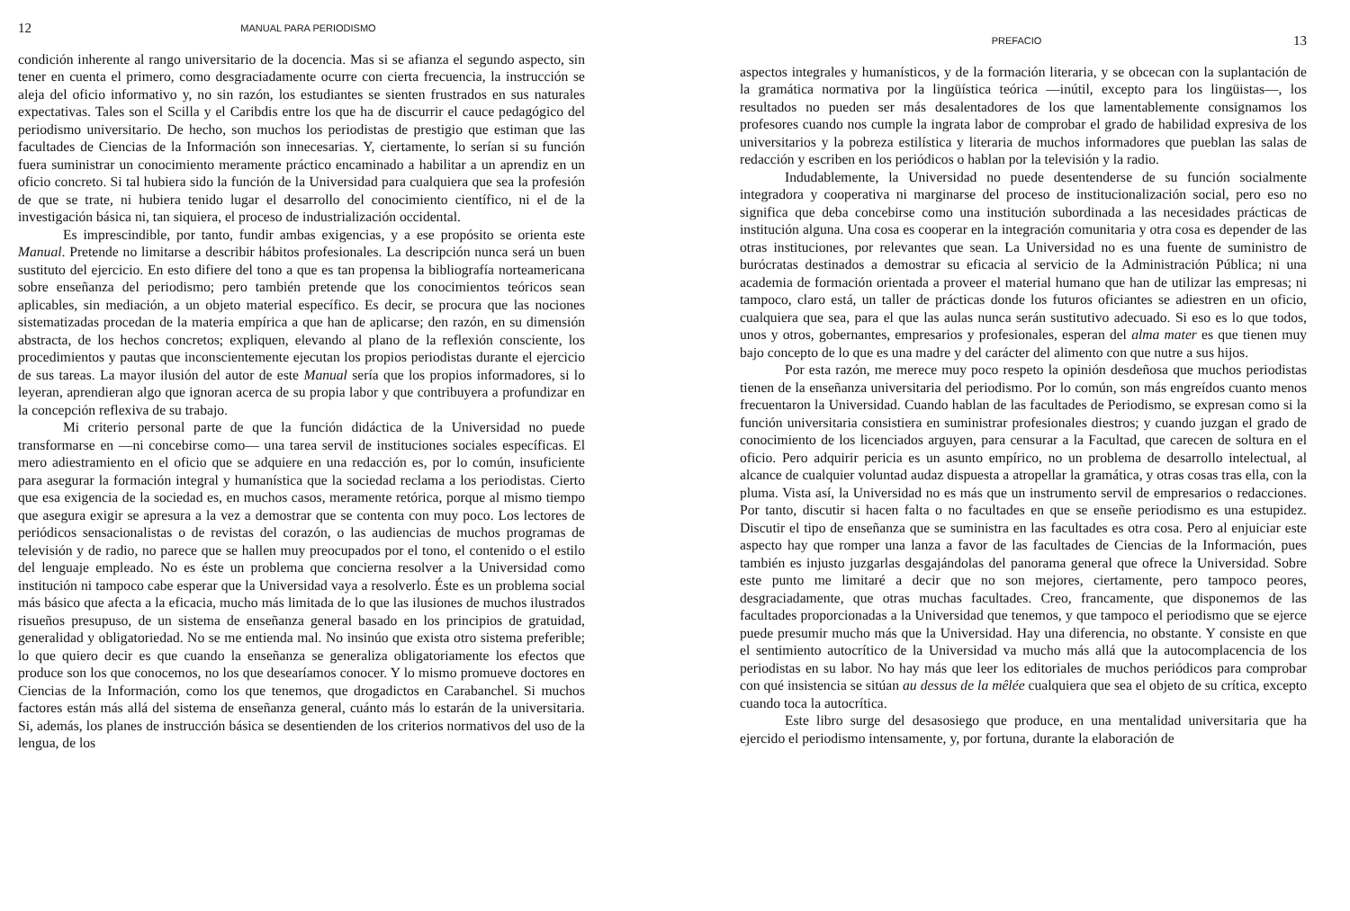12 MANUAL PARA PERIODISMO
condición inherente al rango universitario de la docencia. Mas si se afianza el segundo aspecto, sin tener en cuenta el primero, como desgraciadamente ocurre con cierta frecuencia, la instrucción se aleja del oficio informativo y, no sin razón, los estudiantes se sienten frustrados en sus naturales expectativas. Tales son el Scilla y el Caribdis entre los que ha de discurrir el cauce pedagógico del periodismo universitario. De hecho, son muchos los periodistas de prestigio que estiman que las facultades de Ciencias de la Información son innecesarias. Y, ciertamente, lo serían si su función fuera suministrar un conocimiento meramente práctico encaminado a habilitar a un aprendiz en un oficio concreto. Si tal hubiera sido la función de la Universidad para cualquiera que sea la profesión de que se trate, ni hubiera tenido lugar el desarrollo del conocimiento científico, ni el de la investigación básica ni, tan siquiera, el proceso de industrialización occidental.
Es imprescindible, por tanto, fundir ambas exigencias, y a ese propósito se orienta este Manual. Pretende no limitarse a describir hábitos profesionales. La descripción nunca será un buen sustituto del ejercicio. En esto difiere del tono a que es tan propensa la bibliografía norteamericana sobre enseñanza del periodismo; pero también pretende que los conocimientos teóricos sean aplicables, sin mediación, a un objeto material específico. Es decir, se procura que las nociones sistematizadas procedan de la materia empírica a que han de aplicarse; den razón, en su dimensión abstracta, de los hechos concretos; expliquen, elevando al plano de la reflexión consciente, los procedimientos y pautas que inconscientemente ejecutan los propios periodistas durante el ejercicio de sus tareas. La mayor ilusión del autor de este Manual sería que los propios informadores, si lo leyeran, aprendieran algo que ignoran acerca de su propia labor y que contribuyera a profundizar en la concepción reflexiva de su trabajo.
Mi criterio personal parte de que la función didáctica de la Universidad no puede transformarse en —ni concebirse como— una tarea servil de instituciones sociales específicas. El mero adiestramiento en el oficio que se adquiere en una redacción es, por lo común, insuficiente para asegurar la formación integral y humanística que la sociedad reclama a los periodistas. Cierto que esa exigencia de la sociedad es, en muchos casos, meramente retórica, porque al mismo tiempo que asegura exigir se apresura a la vez a demostrar que se contenta con muy poco. Los lectores de periódicos sensacionalistas o de revistas del corazón, o las audiencias de muchos programas de televisión y de radio, no parece que se hallen muy preocupados por el tono, el contenido o el estilo del lenguaje empleado. No es éste un problema que concierna resolver a la Universidad como institución ni tampoco cabe esperar que la Universidad vaya a resolverlo. Éste es un problema social más básico que afecta a la eficacia, mucho más limitada de lo que las ilusiones de muchos ilustrados risueños presupuso, de un sistema de enseñanza general basado en los principios de gratuidad, generalidad y obligatoriedad. No se me entienda mal. No insinúo que exista otro sistema preferible; lo que quiero decir es que cuando la enseñanza se generaliza obligatoriamente los efectos que produce son los que conocemos, no los que desearíamos conocer. Y lo mismo promueve doctores en Ciencias de la Información, como los que tenemos, que drogadictos en Carabanchel. Si muchos factores están más allá del sistema de enseñanza general, cuánto más lo estarán de la universitaria. Si, además, los planes de instrucción básica se desentienden de los criterios normativos del uso de la lengua, de los
PREFACIO 13
aspectos integrales y humanísticos, y de la formación literaria, y se obcecan con la suplantación de la gramática normativa por la lingüística teórica —inútil, excepto para los lingüistas—, los resultados no pueden ser más desalentadores de los que lamentablemente consignamos los profesores cuando nos cumple la ingrata labor de comprobar el grado de habilidad expresiva de los universitarios y la pobreza estilística y literaria de muchos informadores que pueblan las salas de redacción y escriben en los periódicos o hablan por la televisión y la radio.
Indudablemente, la Universidad no puede desentenderse de su función socialmente integradora y cooperativa ni marginarse del proceso de institucionalización social, pero eso no significa que deba concebirse como una institución subordinada a las necesidades prácticas de institución alguna. Una cosa es cooperar en la integración comunitaria y otra cosa es depender de las otras instituciones, por relevantes que sean. La Universidad no es una fuente de suministro de burócratas destinados a demostrar su eficacia al servicio de la Administración Pública; ni una academia de formación orientada a proveer el material humano que han de utilizar las empresas; ni tampoco, claro está, un taller de prácticas donde los futuros oficiantes se adiestren en un oficio, cualquiera que sea, para el que las aulas nunca serán sustitutivo adecuado. Si eso es lo que todos, unos y otros, gobernantes, empresarios y profesionales, esperan del alma mater es que tienen muy bajo concepto de lo que es una madre y del carácter del alimento con que nutre a sus hijos.
Por esta razón, me merece muy poco respeto la opinión desdeñosa que muchos periodistas tienen de la enseñanza universitaria del periodismo. Por lo común, son más engreídos cuanto menos frecuentaron la Universidad. Cuando hablan de las facultades de Periodismo, se expresan como si la función universitaria consistiera en suministrar profesionales diestros; y cuando juzgan el grado de conocimiento de los licenciados arguyen, para censurar a la Facultad, que carecen de soltura en el oficio. Pero adquirir pericia es un asunto empírico, no un problema de desarrollo intelectual, al alcance de cualquier voluntad audaz dispuesta a atropellar la gramática, y otras cosas tras ella, con la pluma. Vista así, la Universidad no es más que un instrumento servil de empresarios o redacciones. Por tanto, discutir si hacen falta o no facultades en que se enseñe periodismo es una estupidez. Discutir el tipo de enseñanza que se suministra en las facultades es otra cosa. Pero al enjuiciar este aspecto hay que romper una lanza a favor de las facultades de Ciencias de la Información, pues también es injusto juzgarlas desgajándolas del panorama general que ofrece la Universidad. Sobre este punto me limitaré a decir que no son mejores, ciertamente, pero tampoco peores, desgraciadamente, que otras muchas facultades. Creo, francamente, que disponemos de las facultades proporcionadas a la Universidad que tenemos, y que tampoco el periodismo que se ejerce puede presumir mucho más que la Universidad. Hay una diferencia, no obstante. Y consiste en que el sentimiento autocrítico de la Universidad va mucho más allá que la autocomplacencia de los periodistas en su labor. No hay más que leer los editoriales de muchos periódicos para comprobar con qué insistencia se sitúan au dessus de la mêlée cualquiera que sea el objeto de su crítica, excepto cuando toca la autocrítica.
Este libro surge del desasosiego que produce, en una mentalidad universitaria que ha ejercido el periodismo intensamente, y, por fortuna, durante la elaboración de